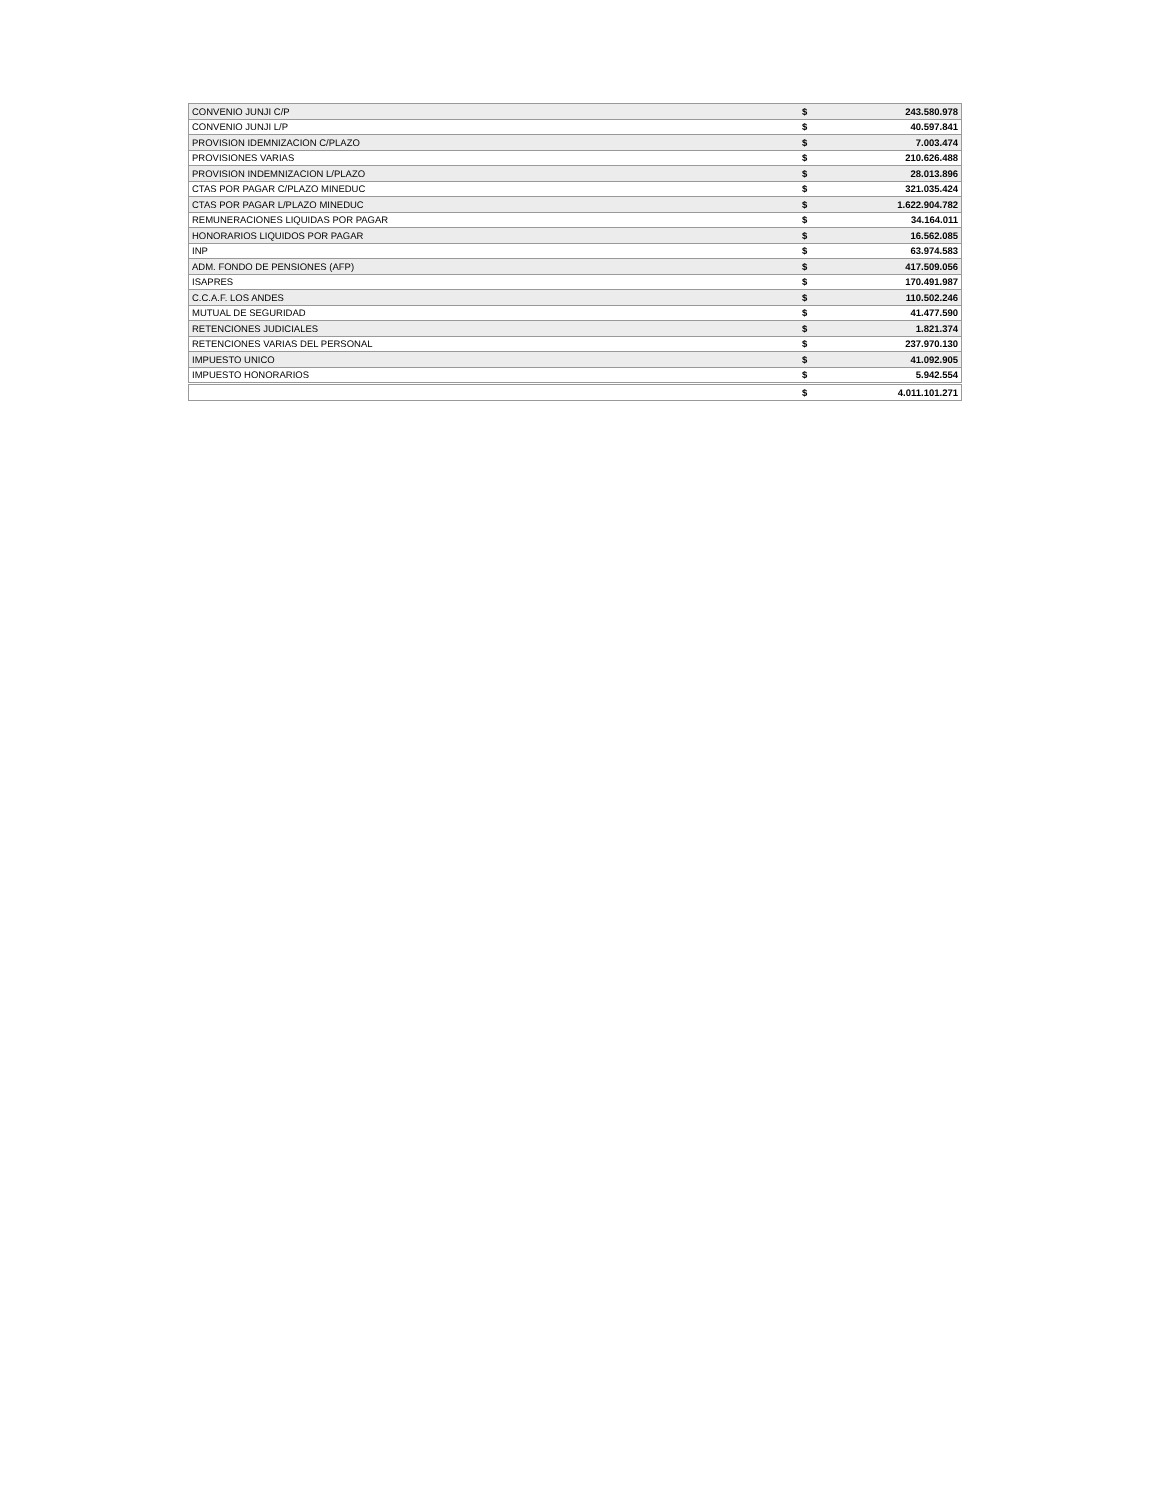| CONVENIO JUNJI C/P | $ | 243.580.978 |
| CONVENIO JUNJI L/P | $ | 40.597.841 |
| PROVISION IDEMNIZACION C/PLAZO | $ | 7.003.474 |
| PROVISIONES VARIAS | $ | 210.626.488 |
| PROVISION INDEMNIZACION L/PLAZO | $ | 28.013.896 |
| CTAS POR PAGAR C/PLAZO MINEDUC | $ | 321.035.424 |
| CTAS POR PAGAR L/PLAZO MINEDUC | $ | 1.622.904.782 |
| REMUNERACIONES LIQUIDAS POR PAGAR | $ | 34.164.011 |
| HONORARIOS LIQUIDOS POR PAGAR | $ | 16.562.085 |
| INP | $ | 63.974.583 |
| ADM. FONDO DE PENSIONES (AFP) | $ | 417.509.056 |
| ISAPRES | $ | 170.491.987 |
| C.C.A.F. LOS ANDES | $ | 110.502.246 |
| MUTUAL DE SEGURIDAD | $ | 41.477.590 |
| RETENCIONES JUDICIALES | $ | 1.821.374 |
| RETENCIONES VARIAS DEL PERSONAL | $ | 237.970.130 |
| IMPUESTO UNICO | $ | 41.092.905 |
| IMPUESTO HONORARIOS | $ | 5.942.554 |
| | $ | 4.011.101.271 |